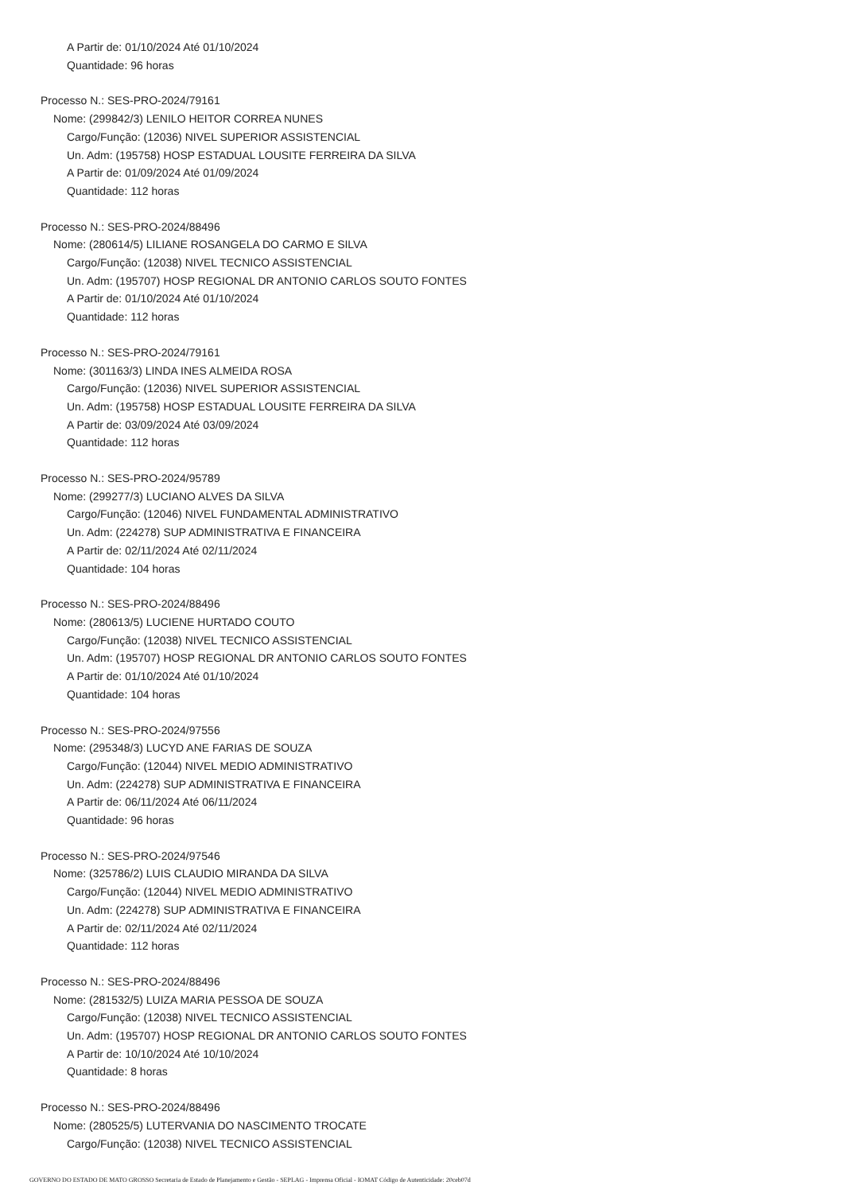A Partir de: 01/10/2024 Até 01/10/2024
Quantidade: 96 horas
Processo N.: SES-PRO-2024/79161
Nome: (299842/3) LENILO HEITOR CORREA NUNES
Cargo/Função: (12036) NIVEL SUPERIOR ASSISTENCIAL
Un. Adm: (195758) HOSP ESTADUAL LOUSITE FERREIRA DA SILVA
A Partir de: 01/09/2024 Até 01/09/2024
Quantidade: 112 horas
Processo N.: SES-PRO-2024/88496
Nome: (280614/5) LILIANE ROSANGELA DO CARMO E SILVA
Cargo/Função: (12038) NIVEL TECNICO ASSISTENCIAL
Un. Adm: (195707) HOSP REGIONAL DR ANTONIO CARLOS SOUTO FONTES
A Partir de: 01/10/2024 Até 01/10/2024
Quantidade: 112 horas
Processo N.: SES-PRO-2024/79161
Nome: (301163/3) LINDA INES ALMEIDA ROSA
Cargo/Função: (12036) NIVEL SUPERIOR ASSISTENCIAL
Un. Adm: (195758) HOSP ESTADUAL LOUSITE FERREIRA DA SILVA
A Partir de: 03/09/2024 Até 03/09/2024
Quantidade: 112 horas
Processo N.: SES-PRO-2024/95789
Nome: (299277/3) LUCIANO ALVES DA SILVA
Cargo/Função: (12046) NIVEL FUNDAMENTAL ADMINISTRATIVO
Un. Adm: (224278) SUP ADMINISTRATIVA E FINANCEIRA
A Partir de: 02/11/2024 Até 02/11/2024
Quantidade: 104 horas
Processo N.: SES-PRO-2024/88496
Nome: (280613/5) LUCIENE HURTADO COUTO
Cargo/Função: (12038) NIVEL TECNICO ASSISTENCIAL
Un. Adm: (195707) HOSP REGIONAL DR ANTONIO CARLOS SOUTO FONTES
A Partir de: 01/10/2024 Até 01/10/2024
Quantidade: 104 horas
Processo N.: SES-PRO-2024/97556
Nome: (295348/3) LUCYD ANE FARIAS DE SOUZA
Cargo/Função: (12044) NIVEL MEDIO ADMINISTRATIVO
Un. Adm: (224278) SUP ADMINISTRATIVA E FINANCEIRA
A Partir de: 06/11/2024 Até 06/11/2024
Quantidade: 96 horas
Processo N.: SES-PRO-2024/97546
Nome: (325786/2) LUIS CLAUDIO MIRANDA DA SILVA
Cargo/Função: (12044) NIVEL MEDIO ADMINISTRATIVO
Un. Adm: (224278) SUP ADMINISTRATIVA E FINANCEIRA
A Partir de: 02/11/2024 Até 02/11/2024
Quantidade: 112 horas
Processo N.: SES-PRO-2024/88496
Nome: (281532/5) LUIZA MARIA PESSOA DE SOUZA
Cargo/Função: (12038) NIVEL TECNICO ASSISTENCIAL
Un. Adm: (195707) HOSP REGIONAL DR ANTONIO CARLOS SOUTO FONTES
A Partir de: 10/10/2024 Até 10/10/2024
Quantidade: 8 horas
Processo N.: SES-PRO-2024/88496
Nome: (280525/5) LUTERVANIA DO NASCIMENTO TROCATE
Cargo/Função: (12038) NIVEL TECNICO ASSISTENCIAL
GOVERNO DO ESTADO DE MATO GROSSO Secretaria de Estado de Planejamento e Gestão - SEPLAG - Imprensa Oficial - IOMAT Código de Autenticidade: 20ceb07d